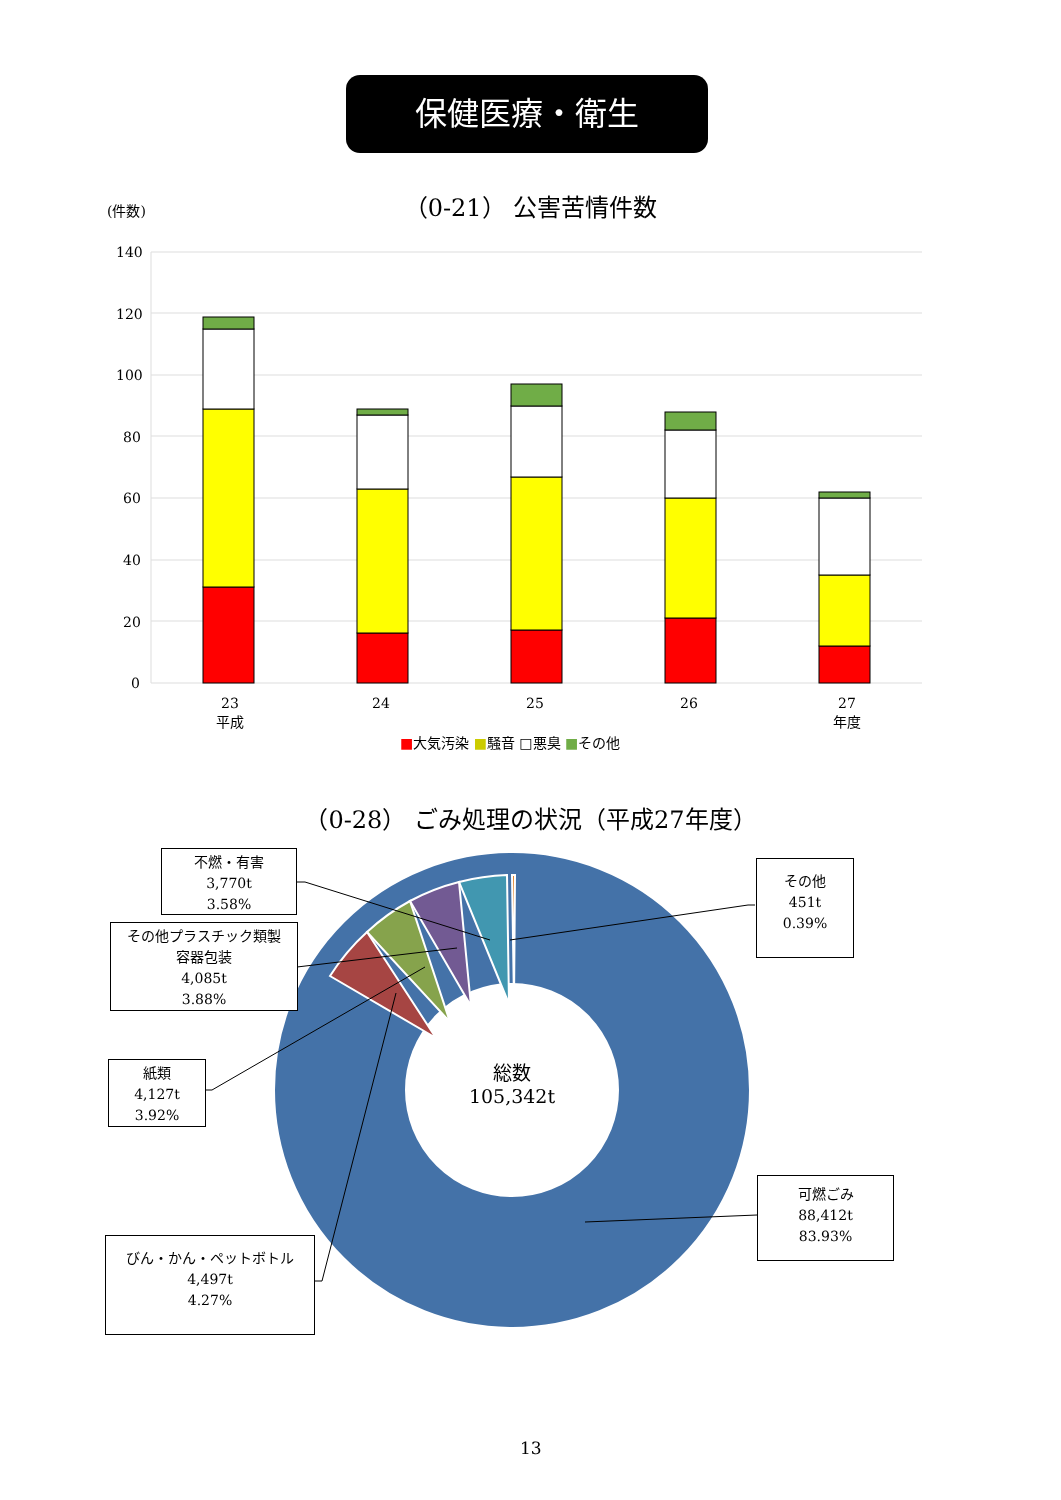保健医療・衛生
（0-21） 公害苦情件数 (件数)
140
120
100
80
60
40
20
0
23
平成
24 25 26
27
年度
■大気汚染 ■騒音 □悪臭 ■その他
（0-28） ごみ処理の状況（平成27年度）
総数
105,342t
不燃・有害
3,770t
3.58%
その他プラスチック類製
容器包装
4,085t
3.88%
紙類
4,127t
3.92%
びん・かん・ペットボトル
4,497t
4.27%
その他
451t
0.39%
可燃ごみ
88,412t
83.93%
13